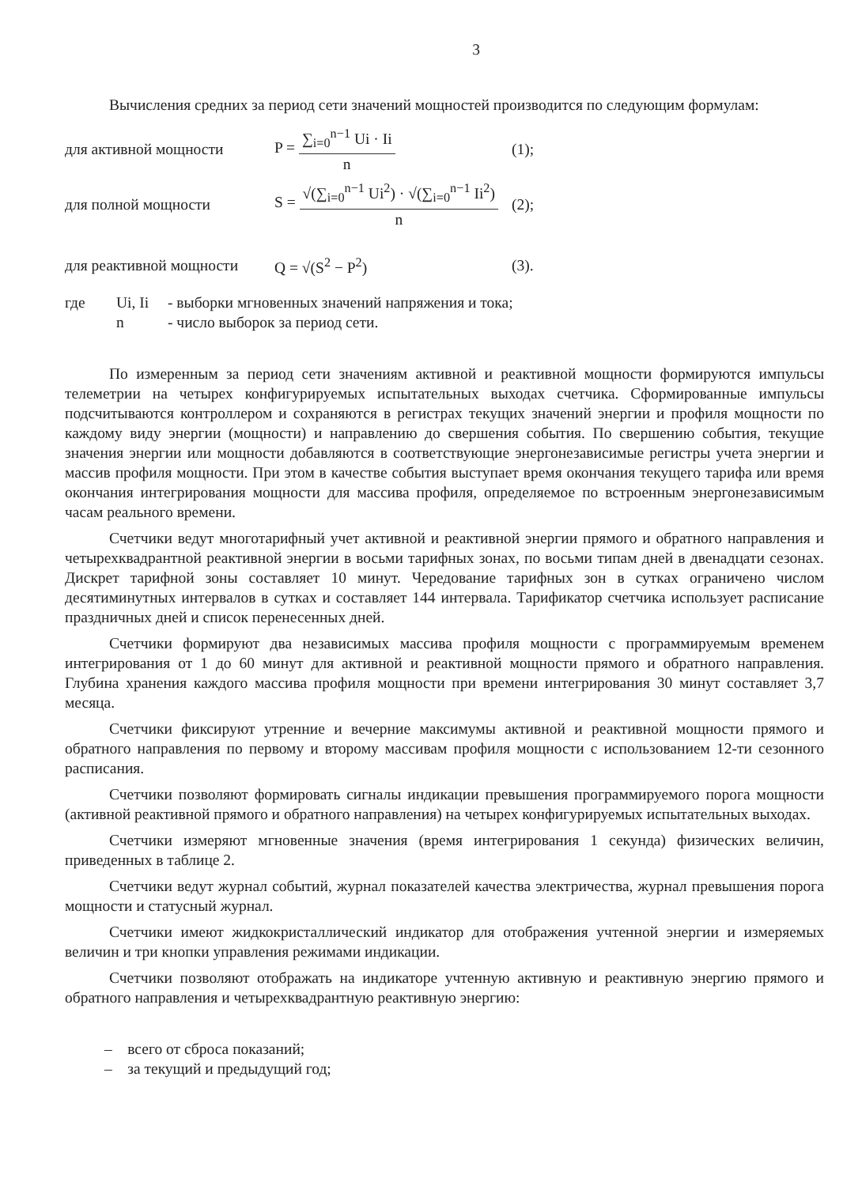3
Вычисления средних за период сети значений мощностей производится по следующим формулам:
для активной мощности P = ∑<sub>i=0</sub><sup>n−1</sup> Ui · Ii n (1);
для полной мощности
S = √(∑<sub>i=0</sub><sup>n−1</sup> Ui<sup>2</sup>) · √(∑<sub>i=0</sub><sup>n−1</sup> Ii<sup>2</sup>) n
(2);
для реактивной мощности
Q = √(S<sup>2</sup> − P<sup>2</sup>) (3).
где
Ui, Ii
- выборки мгновенных значений напряжения и тока;
n
- число выборок за период сети.
По измеренным за период сети значениям активной и реактивной мощности формируются импульсы телеметрии на четырех конфигурируемых испытательных выходах счетчика. Сформированные импульсы подсчитываются контроллером и сохраняются в регистрах текущих значений энергии и профиля мощности по каждому виду энергии (мощности) и направлению до свершения события. По свершению события, текущие значения энергии или мощности добавляются в соответствующие энергонезависимые регистры учета энергии и массив профиля мощности. При этом в качестве события выступает время окончания текущего тарифа или время окончания интегрирования мощности для массива профиля, определяемое по встроенным энергонезависимым часам реального времени.
Счетчики ведут многотарифный учет активной и реактивной энергии прямого и обратного направления и четырехквадрантной реактивной энергии в восьми тарифных зонах, по восьми типам дней в двенадцати сезонах. Дискрет тарифной зоны составляет 10 минут. Чередование тарифных зон в сутках ограничено числом десятиминутных интервалов в сутках и составляет 144 интервала. Тарификатор счетчика использует расписание праздничных дней и список перенесенных дней.
Счетчики формируют два независимых массива профиля мощности с программируемым временем интегрирования от 1 до 60 минут для активной и реактивной мощности прямого и обратного направления. Глубина хранения каждого массива профиля мощности при времени интегрирования 30 минут составляет 3,7 месяца.
Счетчики фиксируют утренние и вечерние максимумы активной и реактивной мощности прямого и обратного направления по первому и второму массивам профиля мощности с использованием 12-ти сезонного расписания.
Счетчики позволяют формировать сигналы индикации превышения программируемого порога мощности (активной реактивной прямого и обратного направления) на четырех конфигурируемых испытательных выходах.
Счетчики измеряют мгновенные значения (время интегрирования 1 секунда) физических величин, приведенных в таблице 2.
Счетчики ведут журнал событий, журнал показателей качества электричества, журнал превышения порога мощности и статусный журнал.
Счетчики имеют жидкокристаллический индикатор для отображения учтенной энергии и измеряемых величин и три кнопки управления режимами индикации.
Счетчики позволяют отображать на индикаторе учтенную активную и реактивную энергию прямого и обратного направления и четырехквадрантную реактивную энергию:
– всего от сброса показаний;
– за текущий и предыдущий год;